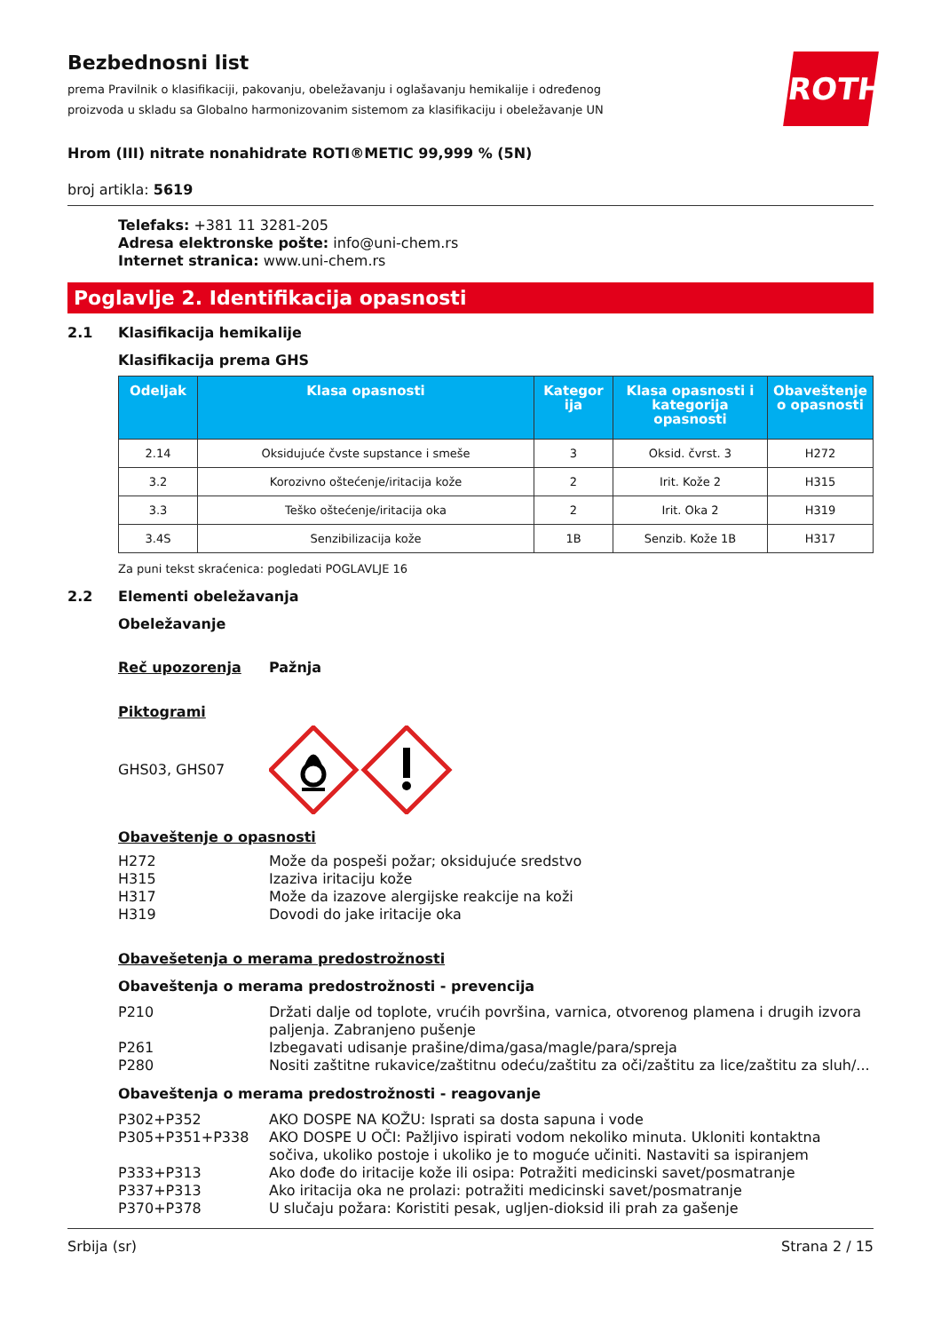ROTH
Bezbednosni list
prema Pravilnik o klasifikaciji, pakovanju, obeležavanju i oglašavanju hemikalije i određenog proizvoda u skladu sa Globalno harmonizovanim sistemom za klasifikaciju i obeležavanje UN
Hrom (III) nitrate nonahidrate ROTI®METIC 99,999 % (5N)
broj artikla: 5619
Telefaks: +381 11 3281-205
Adresa elektronske pošte: info@uni-chem.rs
Internet stranica: www.uni-chem.rs
Poglavlje 2. Identifikacija opasnosti
2.1 Klasifikacija hemikalije
Klasifikacija prema GHS
| Odeljak | Klasa opasnosti | Kategor ija | Klasa opasnosti i kategorija opasnosti | Obaveštenje o opasnosti |
| --- | --- | --- | --- | --- |
| 2.14 | Oksidujuće čvste supstance i smeše | 3 | Oksid. čvrst. 3 | H272 |
| 3.2 | Korozivno oštećenje/iritacija kože | 2 | Irit. Kože 2 | H315 |
| 3.3 | Teško oštećenje/iritacija oka | 2 | Irit. Oka 2 | H319 |
| 3.4S | Senzibilizacija kože | 1B | Senzib. Kože 1B | H317 |
Za puni tekst skraćenica: pogledati POGLAVLJE 16
2.2 Elementi obeležavanja
Obeležavanje
Reč upozorenja Pažnja
Piktogrami
GHS03, GHS07
Obaveštenje o opasnosti
H272 Može da pospeši požar; oksidujuće sredstvo
H315 Izaziva iritaciju kože
H317 Može da izazove alergijske reakcije na koži
H319 Dovodi do jake iritacije oka
Obavešetenja o merama predostrožnosti
Obaveštenja o merama predostrožnosti - prevencija
P210 Držati dalje od toplote, vrućih površina, varnica, otvorenog plamena i drugih izvora paljenja. Zabranjeno pušenje
P261 Izbegavati udisanje prašine/dima/gasa/magle/para/spreja
P280 Nositi zaštitne rukavice/zaštitnu odeću/zaštitu za oči/zaštitu za lice/zaštitu za sluh/...
Obaveštenja o merama predostrožnosti - reagovanje
P302+P352 AKO DOSPE NA KOŽU: Isprati sa dosta sapuna i vode
P305+P351+P338 AKO DOSPE U OČI: Pažljivo ispirati vodom nekoliko minuta. Ukloniti kontaktna sočiva, ukoliko postoje i ukoliko je to moguće učiniti. Nastaviti sa ispiranjem
P333+P313 Ako dođe do iritacije kože ili osipa: Potražiti medicinski savet/posmatranje
P337+P313 Ako iritacija oka ne prolazi: potražiti medicinski savet/posmatranje
P370+P378 U slučaju požara: Koristiti pesak, ugljen-dioksid ili prah za gašenje
Srbija (sr) Strana 2 / 15